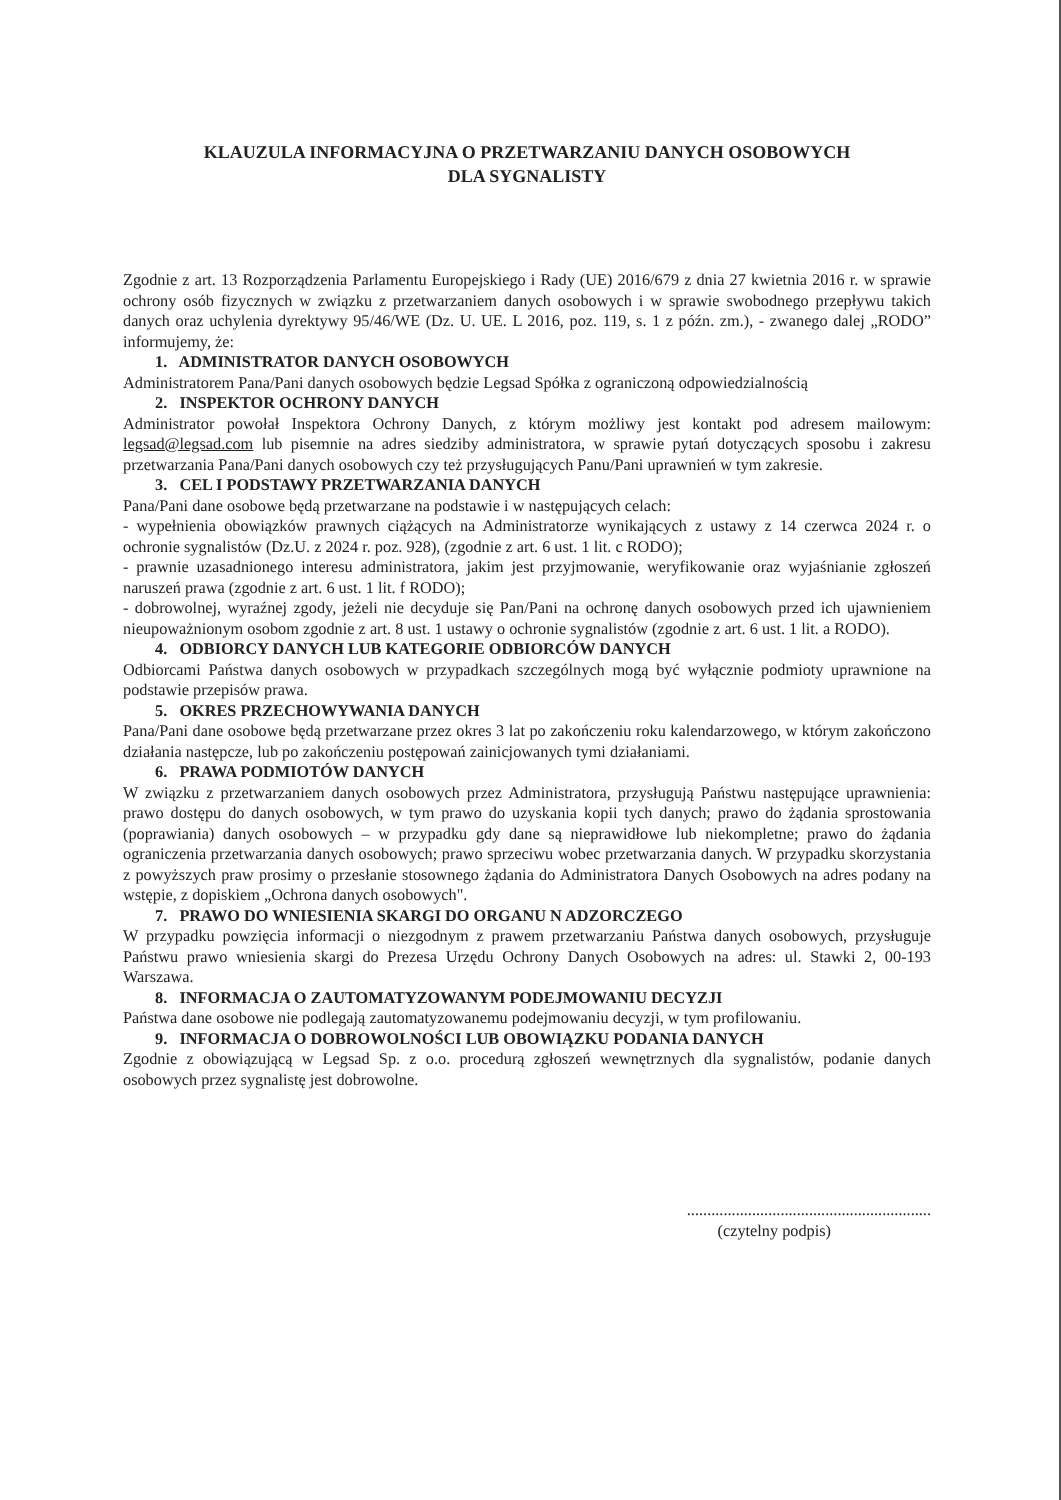KLAUZULA INFORMACYJNA O PRZETWARZANIU DANYCH OSOBOWYCH
DLA SYGNALISTY
Zgodnie z art. 13 Rozporządzenia Parlamentu Europejskiego i Rady (UE) 2016/679 z dnia 27 kwietnia 2016 r. w sprawie ochrony osób fizycznych w związku z przetwarzaniem danych osobowych i w sprawie swobodnego przepływu takich danych oraz uchylenia dyrektywy 95/46/WE (Dz. U. UE. L 2016, poz. 119, s. 1 z późn. zm.), - zwanego dalej „RODO” informujemy, że:
1. ADMINISTRATOR DANYCH OSOBOWYCH
Administratorem Pana/Pani danych osobowych będzie Legsad Spółka z ograniczoną odpowiedzialnością
2. INSPEKTOR OCHRONY DANYCH
Administrator powołał Inspektora Ochrony Danych, z którym możliwy jest kontakt pod adresem mailowym: legsad@legsad.com lub pisemnie na adres siedziby administratora, w sprawie pytań dotyczących sposobu i zakresu przetwarzania Pana/Pani danych osobowych czy też przysługujących Panu/Pani uprawnień w tym zakresie.
3. CEL I PODSTAWY PRZETWARZANIA DANYCH
Pana/Pani dane osobowe będą przetwarzane na podstawie i w następujących celach:
- wypełnienia obowiązków prawnych ciążących na Administratorze wynikających z ustawy z 14 czerwca 2024 r. o ochronie sygnalistów (Dz.U. z 2024 r. poz. 928), (zgodnie z art. 6 ust. 1 lit. c RODO);
- prawnie uzasadnionego interesu administratora, jakim jest przyjmowanie, weryfikowanie oraz wyjaśnianie zgłoszeń naruszeń prawa (zgodnie z art. 6 ust. 1 lit. f RODO);
- dobrowolnej, wyraźnej zgody, jeżeli nie decyduje się Pan/Pani na ochronę danych osobowych przed ich ujawnieniem nieupoważnionym osobom zgodnie z art. 8 ust. 1 ustawy o ochronie sygnalistów (zgodnie z art. 6 ust. 1 lit. a RODO).
4. ODBIORCY DANYCH LUB KATEGORIE ODBIORCÓW DANYCH
Odbiorcami Państwa danych osobowych w przypadkach szczególnych mogą być wyłącznie podmioty uprawnione na podstawie przepisów prawa.
5. OKRES PRZECHOWYWANIA DANYCH
Pana/Pani dane osobowe będą przetwarzane przez okres 3 lat po zakończeniu roku kalendarzowego, w którym zakończono działania następcze, lub po zakończeniu postępowań zainicjowanych tymi działaniami.
6. PRAWA PODMIOTÓW DANYCH
W związku z przetwarzaniem danych osobowych przez Administratora, przysługują Państwu następujące uprawnienia: prawo dostępu do danych osobowych, w tym prawo do uzyskania kopii tych danych; prawo do żądania sprostowania (poprawiania) danych osobowych – w przypadku gdy dane są nieprawidłowe lub niekompletne; prawo do żądania ograniczenia przetwarzania danych osobowych; prawo sprzeciwu wobec przetwarzania danych. W przypadku skorzystania z powyższych praw prosimy o przesłanie stosownego żądania do Administratora Danych Osobowych na adres podany na wstępie, z dopiskiem „Ochrona danych osobowych".
7. PRAWO DO WNIESIENIA SKARGI DO ORGANU N ADZORCZEGO
W przypadku powzięcia informacji o niezgodnym z prawem przetwarzaniu Państwa danych osobowych, przysługuje Państwu prawo wniesienia skargi do Prezesa Urzędu Ochrony Danych Osobowych na adres: ul. Stawki 2, 00-193 Warszawa.
8. INFORMACJA O ZAUTOMATYZOWANYM PODEJMOWANIU DECYZJI
Państwa dane osobowe nie podlegają zautomatyzowanemu podejmowaniu decyzji, w tym profilowaniu.
9. INFORMACJA O DOBROWOLNOŚCI LUB OBOWIĄZKU PODANIA DANYCH
Zgodnie z obowiązującą w Legsad Sp. z o.o. procedurą zgłoszeń wewnętrznych dla sygnalistów, podanie danych osobowych przez sygnalistę jest dobrowolne.
............................................................
(czytelny podpis)